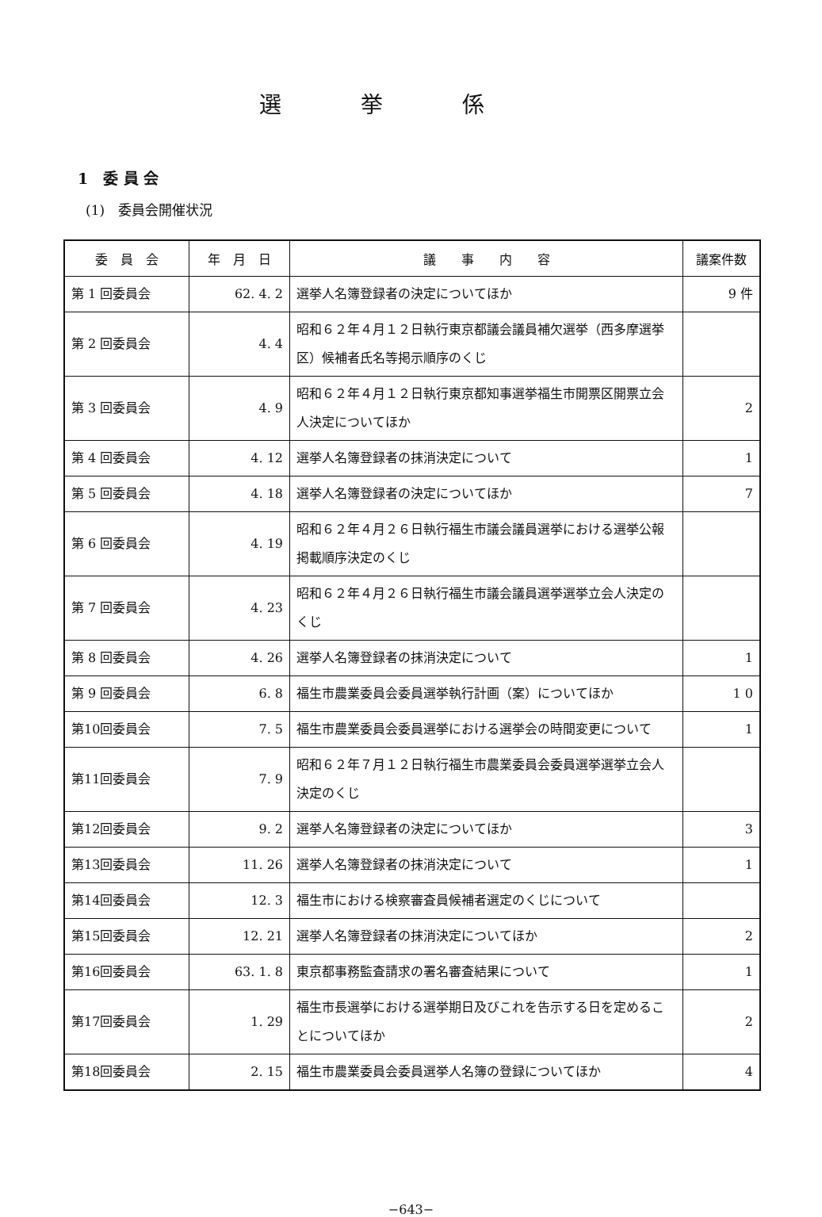選挙係
1　委 員 会
(1)　委員会開催状況
| 委 員 会 | 年 月 日 | 議 事 内 容 | 議案件数 |
| --- | --- | --- | --- |
| 第 1 回委員会 | 62. 4. 2 | 選挙人名簿登録者の決定についてほか | 9 件 |
| 第 2 回委員会 | 4. 4 | 昭和６２年４月１２日執行東京都議会議員補欠選挙（西多摩選挙区）候補者氏名等掲示順序のくじ | |
| 第 3 回委員会 | 4. 9 | 昭和６２年４月１２日執行東京都知事選挙福生市開票区開票立会人決定についてほか | 2 |
| 第 4 回委員会 | 4. 12 | 選挙人名簿登録者の抹消決定について | 1 |
| 第 5 回委員会 | 4. 18 | 選挙人名簿登録者の決定についてほか | 7 |
| 第 6 回委員会 | 4. 19 | 昭和６２年４月２６日執行福生市議会議員選挙における選挙公報掲載順序決定のくじ | |
| 第 7 回委員会 | 4. 23 | 昭和６２年４月２６日執行福生市議会議員選挙選挙立会人決定のくじ | |
| 第 8 回委員会 | 4. 26 | 選挙人名簿登録者の抹消決定について | 1 |
| 第 9 回委員会 | 6. 8 | 福生市農業委員会委員選挙執行計画（案）についてほか | 1 0 |
| 第10回委員会 | 7. 5 | 福生市農業委員会委員選挙における選挙会の時間変更について | 1 |
| 第11回委員会 | 7. 9 | 昭和６２年７月１２日執行福生市農業委員会委員選挙選挙立会人決定のくじ | |
| 第12回委員会 | 9. 2 | 選挙人名簿登録者の決定についてほか | 3 |
| 第13回委員会 | 11. 26 | 選挙人名簿登録者の抹消決定について | 1 |
| 第14回委員会 | 12. 3 | 福生市における検察審査員候補者選定のくじについて | |
| 第15回委員会 | 12. 21 | 選挙人名簿登録者の抹消決定についてほか | 2 |
| 第16回委員会 | 63. 1. 8 | 東京都事務監査請求の署名審査結果について | 1 |
| 第17回委員会 | 1. 29 | 福生市長選挙における選挙期日及びこれを告示する日を定めることについてほか | 2 |
| 第18回委員会 | 2. 15 | 福生市農業委員会委員選挙人名簿の登録についてほか | 4 |
−643−